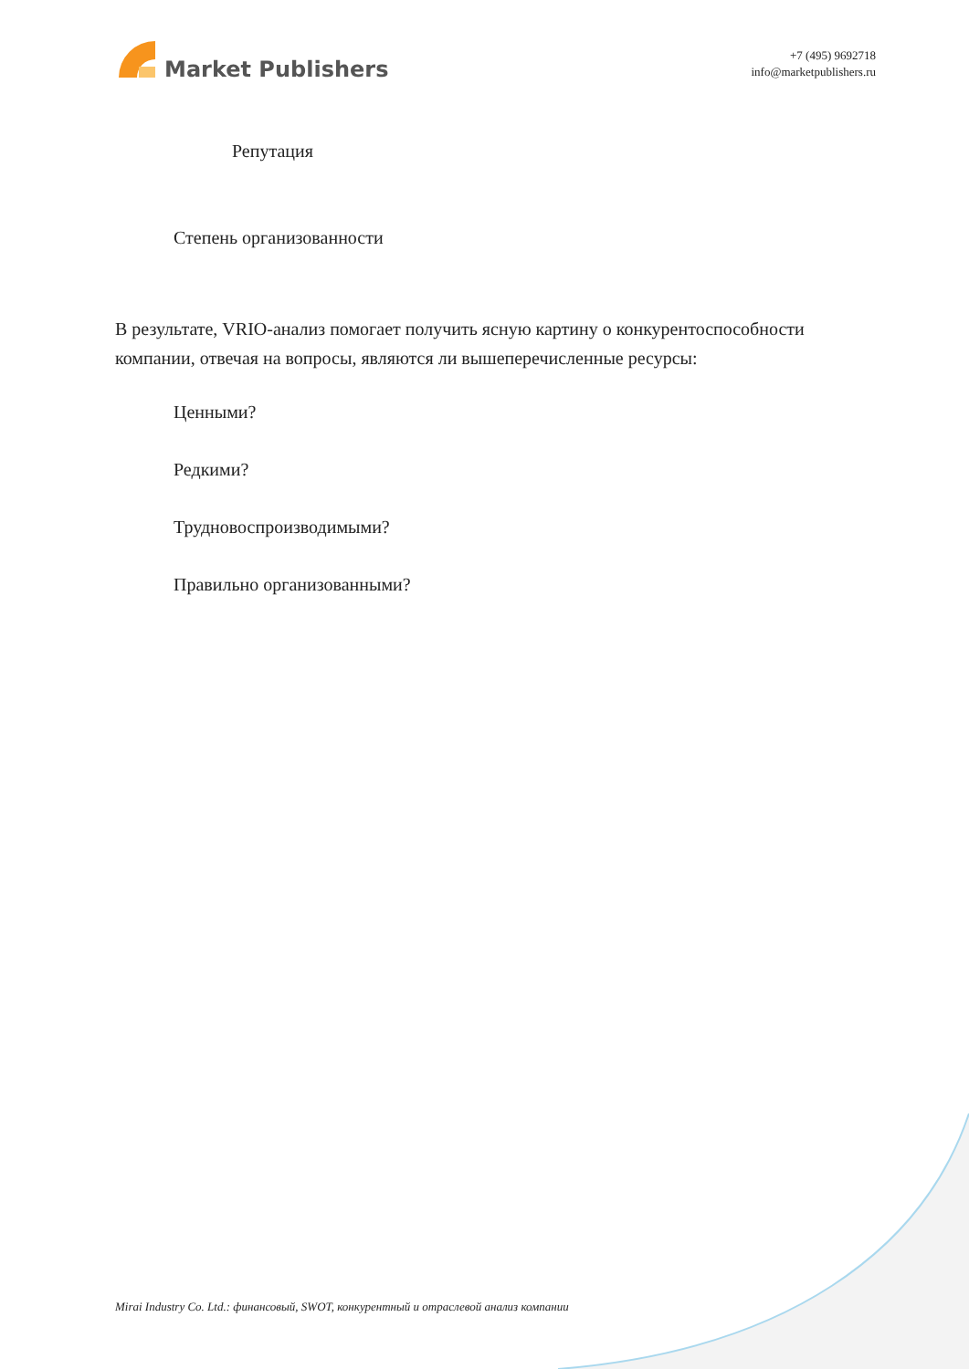Market Publishers
+7 (495) 9692718
info@marketpublishers.ru
Репутация
Степень организованности
В результате, VRIO-анализ помогает получить ясную картину о конкурентоспособности компании, отвечая на вопросы, являются ли вышеперечисленные ресурсы:
Ценными?
Редкими?
Трудновоспроизводимыми?
Правильно организованными?
Mirai Industry Co. Ltd.: финансовый, SWOT, конкурентный и отраслевой анализ компании